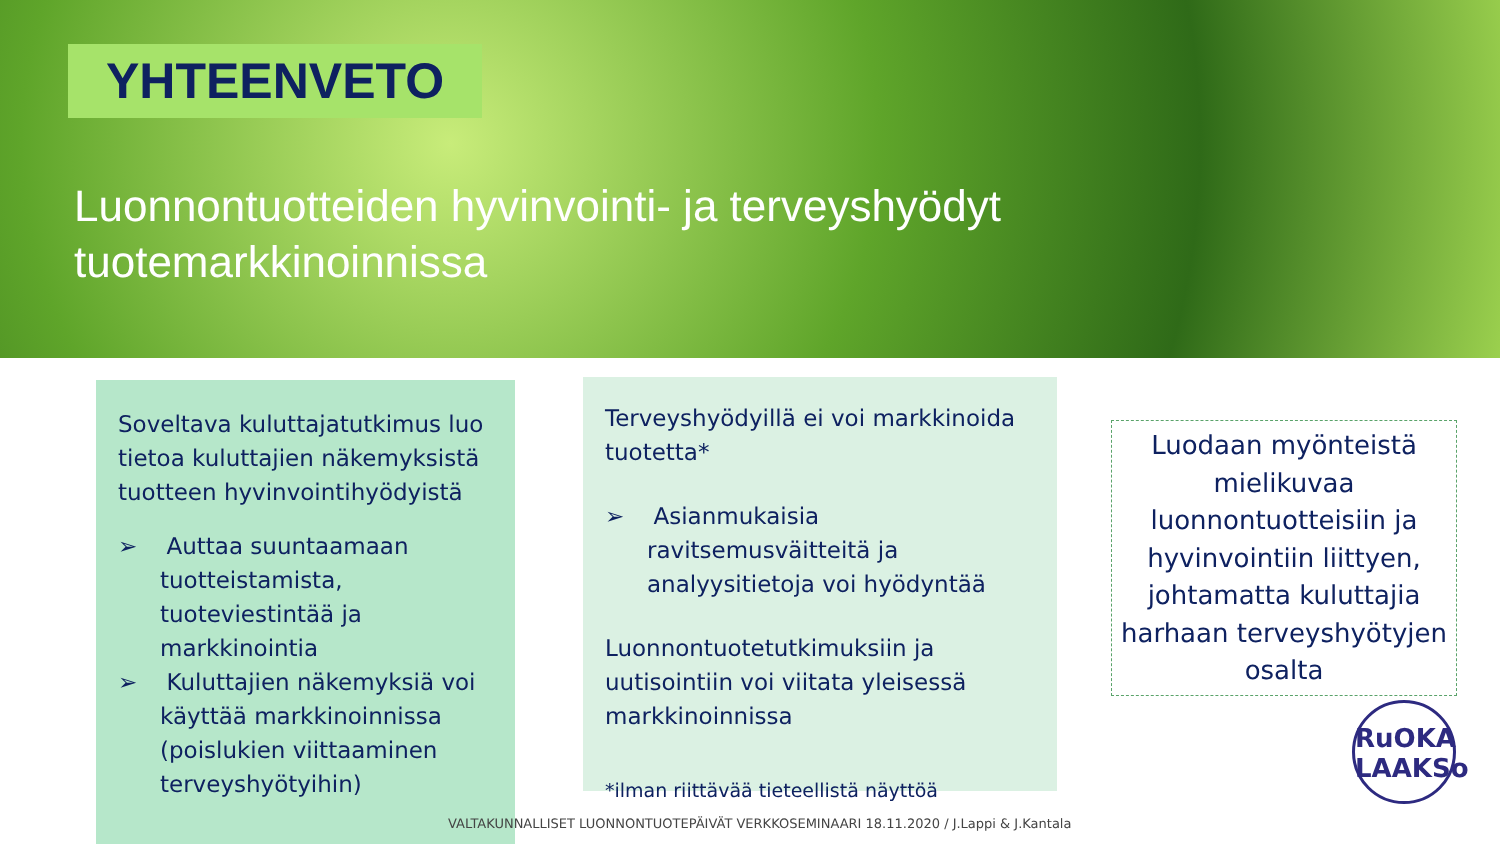YHTEENVETO
Luonnontuotteiden hyvinvointi- ja terveyshyödyt
tuotemarkkinoinnissa
Soveltava kuluttajatutkimus luo tietoa kuluttajien näkemyksistä tuotteen hyvinvointihyödyistä
➢ Auttaa suuntaamaan tuotteistamista, tuoteviestintää ja markkinointia
➢ Kuluttajien näkemyksiä voi käyttää markkinoinnissa (poislukien viittaaminen terveyshyötyihin)
Terveyshyödyillä ei voi markkinoida tuotetta*
➢ Asianmukaisia ravitsemusväitteitä ja analyysitietoja voi hyödyntää
Luonnontuotetutkimuksiin ja uutisointiin voi viitata yleisessä markkinoinnissa
*ilman riittävää tieteellistä näyttöä
Luodaan myönteistä mielikuvaa luonnontuotteisiin ja hyvinvointiin liittyen, johtamatta kuluttajia harhaan terveyshyötyjen osalta
RuOKA
LAAKSo
VALTAKUNNALLISET LUONNONTUOTEPÄIVÄT VERKKOSEMINAARI 18.11.2020 / J.Lappi & J.Kantala